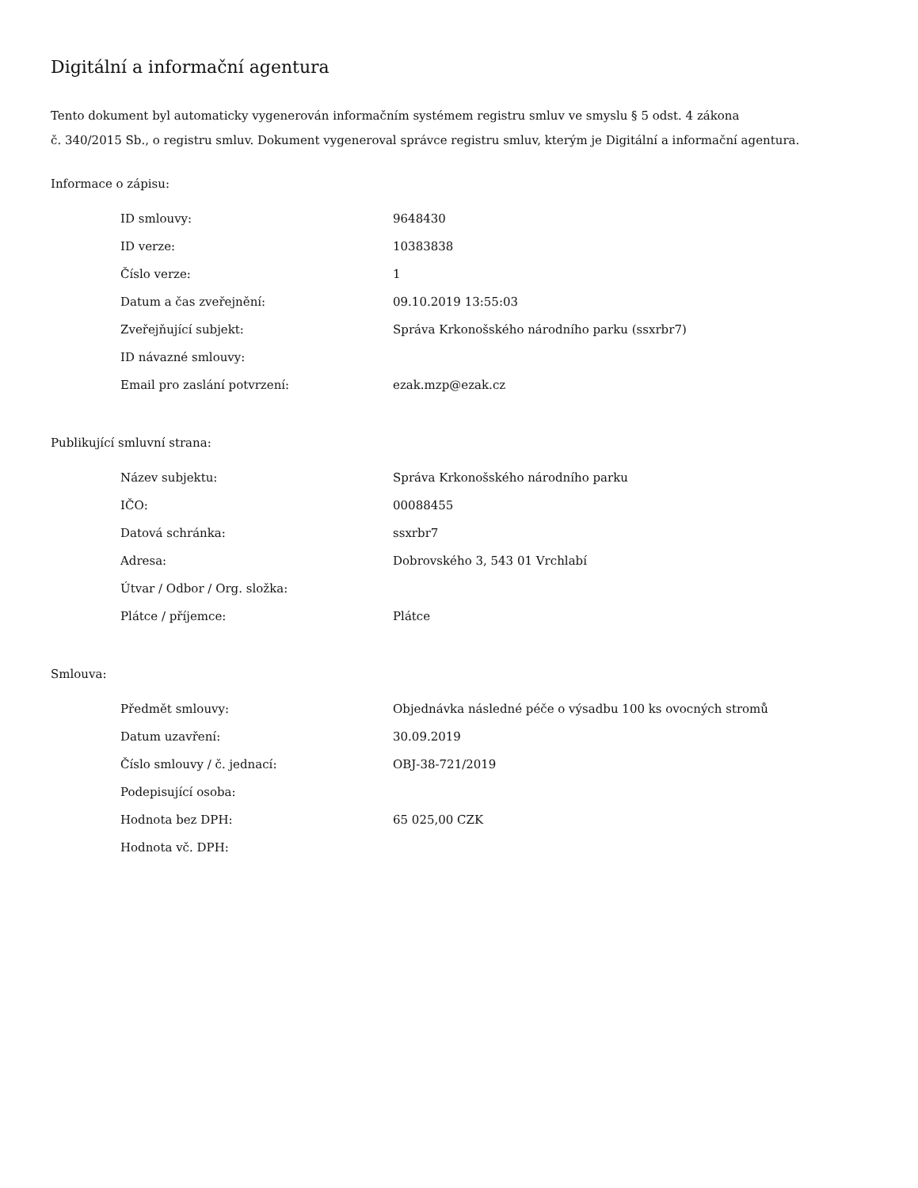Digitální a informační agentura
Tento dokument byl automaticky vygenerován informačním systémem registru smluv ve smyslu § 5 odst. 4 zákona
č. 340/2015 Sb., o registru smluv. Dokument vygeneroval správce registru smluv, kterým je Digitální a informační agentura.
Informace o zápisu:
| ID smlouvy: | 9648430 |
| ID verze: | 10383838 |
| Číslo verze: | 1 |
| Datum a čas zveřejnění: | 09.10.2019 13:55:03 |
| Zveřejňující subjekt: | Správa Krkonošského národního parku (ssxrbr7) |
| ID návazné smlouvy: | |
| Email pro zaslání potvrzení: | ezak.mzp@ezak.cz |
Publikující smluvní strana:
| Název subjektu: | Správa Krkonošského národního parku |
| IČO: | 00088455 |
| Datová schránka: | ssxrbr7 |
| Adresa: | Dobrovského 3, 543 01 Vrchlabí |
| Útvar / Odbor / Org. složka: | |
| Plátce / příjemce: | Plátce |
Smlouva:
| Předmět smlouvy: | Objednávka následné péče o výsadbu 100 ks ovocných stromů |
| Datum uzavření: | 30.09.2019 |
| Číslo smlouvy / č. jednací: | OBJ-38-721/2019 |
| Podepisující osoba: | |
| Hodnota bez DPH: | 65 025,00 CZK |
| Hodnota vč. DPH: | |